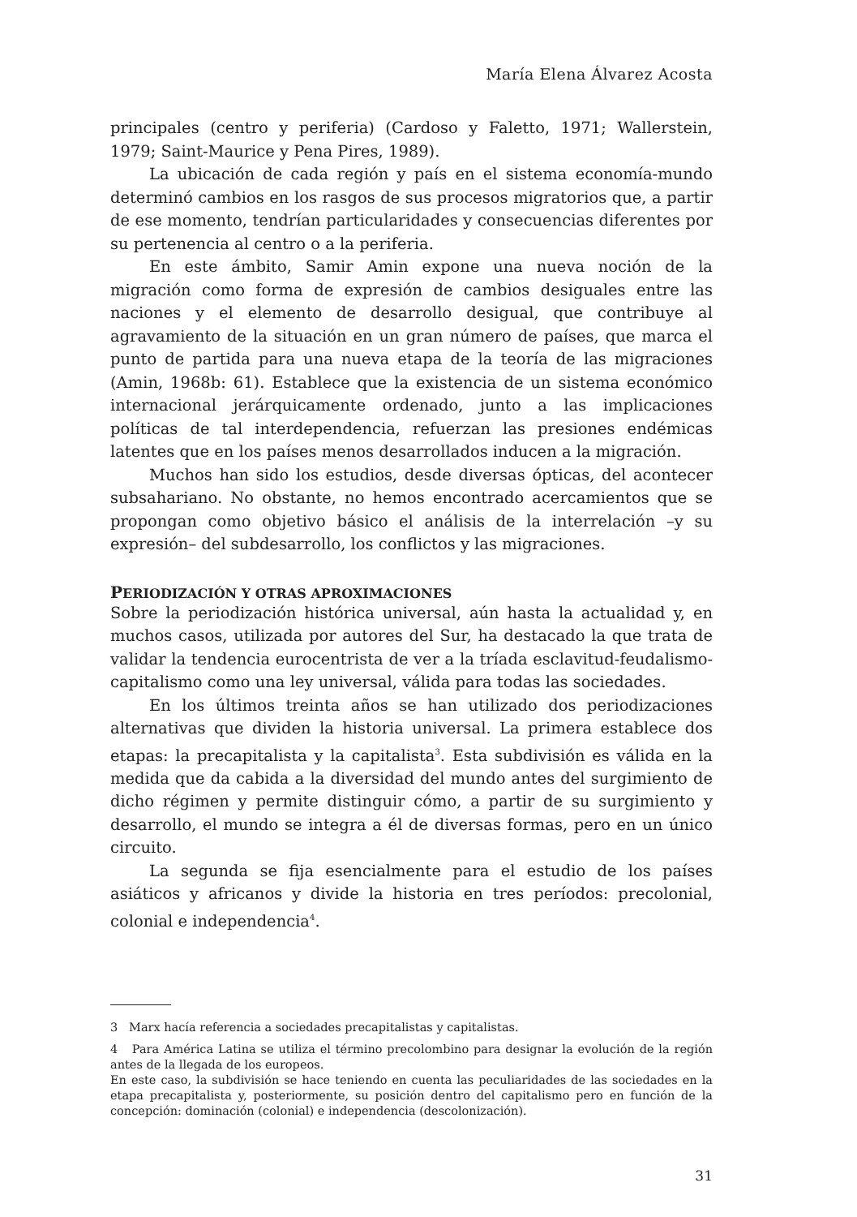María Elena Álvarez Acosta
principales (centro y periferia) (Cardoso y Faletto, 1971; Wallerstein, 1979; Saint-Maurice y Pena Pires, 1989).
La ubicación de cada región y país en el sistema economía-mundo determinó cambios en los rasgos de sus procesos migratorios que, a partir de ese momento, tendrían particularidades y consecuencias diferentes por su pertenencia al centro o a la periferia.
En este ámbito, Samir Amin expone una nueva noción de la migración como forma de expresión de cambios desiguales entre las naciones y el elemento de desarrollo desigual, que contribuye al agravamiento de la situación en un gran número de países, que marca el punto de partida para una nueva etapa de la teoría de las migraciones (Amin, 1968b: 61). Establece que la existencia de un sistema económico internacional jerárquicamente ordenado, junto a las implicaciones políticas de tal interdependencia, refuerzan las presiones endémicas latentes que en los países menos desarrollados inducen a la migración.
Muchos han sido los estudios, desde diversas ópticas, del acontecer subsahariano. No obstante, no hemos encontrado acercamientos que se propongan como objetivo básico el análisis de la interrelación –y su expresión– del subdesarrollo, los conflictos y las migraciones.
PERIODIZACIÓN Y OTRAS APROXIMACIONES
Sobre la periodización histórica universal, aún hasta la actualidad y, en muchos casos, utilizada por autores del Sur, ha destacado la que trata de validar la tendencia eurocentrista de ver a la tríada esclavitud-feudalismo-capitalismo como una ley universal, válida para todas las sociedades.
En los últimos treinta años se han utilizado dos periodizaciones alternativas que dividen la historia universal. La primera establece dos etapas: la precapitalista y la capitalista<sup>3</sup>. Esta subdivisión es válida en la medida que da cabida a la diversidad del mundo antes del surgimiento de dicho régimen y permite distinguir cómo, a partir de su surgimiento y desarrollo, el mundo se integra a él de diversas formas, pero en un único circuito.
La segunda se fija esencialmente para el estudio de los países asiáticos y africanos y divide la historia en tres períodos: precolonial, colonial e independencia<sup>4</sup>.
3 Marx hacía referencia a sociedades precapitalistas y capitalistas.
4 Para América Latina se utiliza el término precolombino para designar la evolución de la región antes de la llegada de los europeos.
En este caso, la subdivisión se hace teniendo en cuenta las peculiaridades de las sociedades en la etapa precapitalista y, posteriormente, su posición dentro del capitalismo pero en función de la concepción: dominación (colonial) e independencia (descolonización).
31